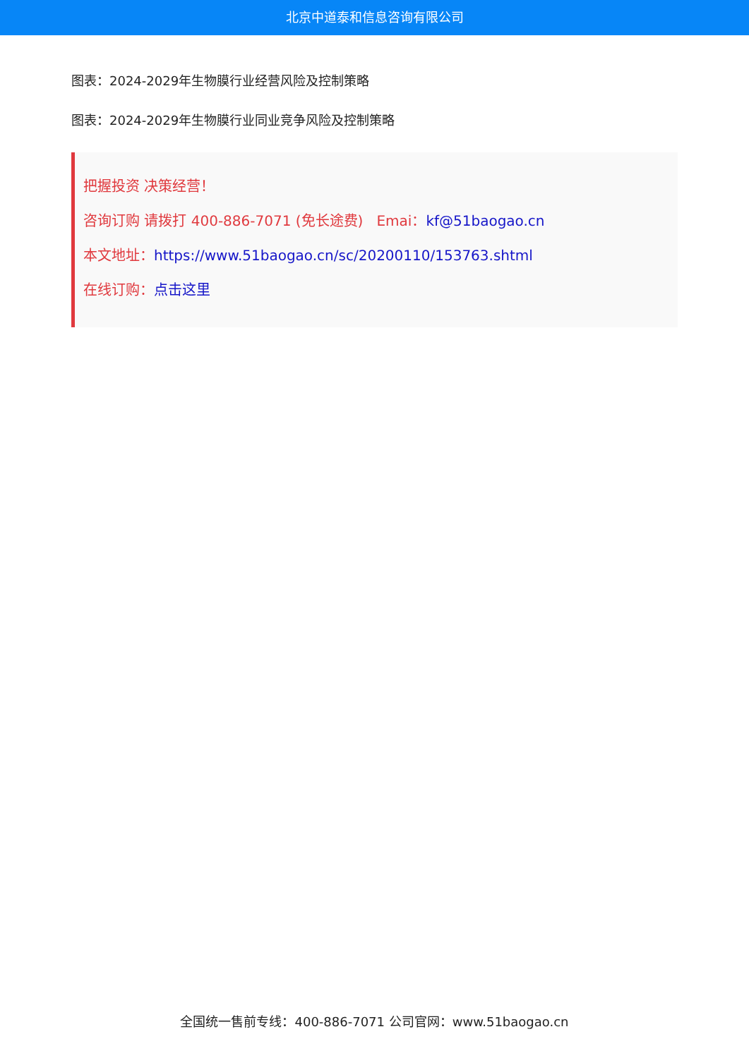北京中道泰和信息咨询有限公司
图表：2024-2029年生物膜行业经营风险及控制策略
图表：2024-2029年生物膜行业同业竞争风险及控制策略
把握投资 决策经营！
咨询订购 请拨打 400-886-7071 (免长途费) Emai：kf@51baogao.cn
本文地址：https://www.51baogao.cn/sc/20200110/153763.shtml
在线订购：点击这里
全国统一售前专线：400-886-7071 公司官网：www.51baogao.cn